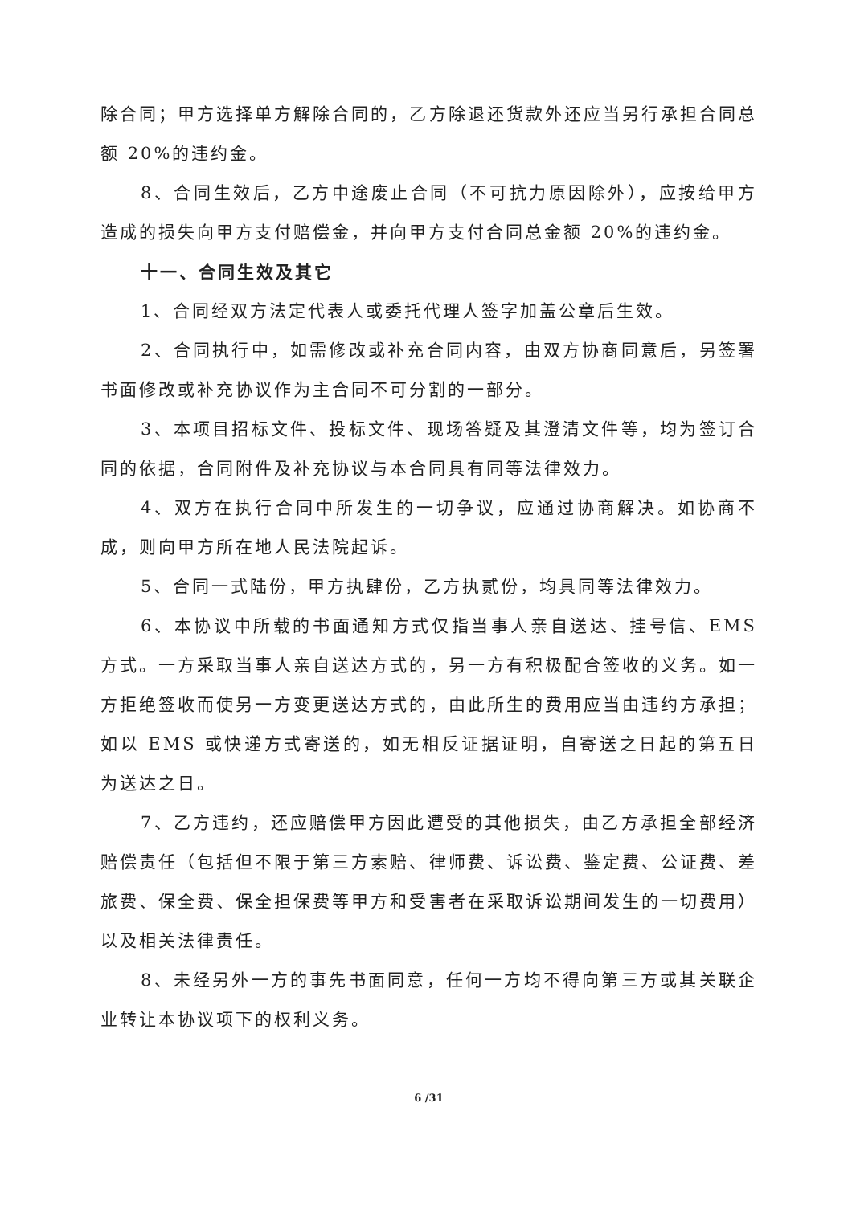除合同；甲方选择单方解除合同的，乙方除退还货款外还应当另行承担合同总额 20%的违约金。
8、合同生效后，乙方中途废止合同（不可抗力原因除外），应按给甲方造成的损失向甲方支付赔偿金，并向甲方支付合同总金额 20%的违约金。
十一、合同生效及其它
1、合同经双方法定代表人或委托代理人签字加盖公章后生效。
2、合同执行中，如需修改或补充合同内容，由双方协商同意后，另签署书面修改或补充协议作为主合同不可分割的一部分。
3、本项目招标文件、投标文件、现场答疑及其澄清文件等，均为签订合同的依据，合同附件及补充协议与本合同具有同等法律效力。
4、双方在执行合同中所发生的一切争议，应通过协商解决。如协商不成，则向甲方所在地人民法院起诉。
5、合同一式陆份，甲方执肆份，乙方执贰份，均具同等法律效力。
6、本协议中所载的书面通知方式仅指当事人亲自送达、挂号信、EMS 方式。一方采取当事人亲自送达方式的，另一方有积极配合签收的义务。如一方拒绝签收而使另一方变更送达方式的，由此所生的费用应当由违约方承担；如以 EMS 或快递方式寄送的，如无相反证据证明，自寄送之日起的第五日为送达之日。
7、乙方违约，还应赔偿甲方因此遭受的其他损失，由乙方承担全部经济赔偿责任（包括但不限于第三方索赔、律师费、诉讼费、鉴定费、公证费、差旅费、保全费、保全担保费等甲方和受害者在采取诉讼期间发生的一切费用）以及相关法律责任。
8、未经另外一方的事先书面同意，任何一方均不得向第三方或其关联企业转让本协议项下的权利义务。
6 /31